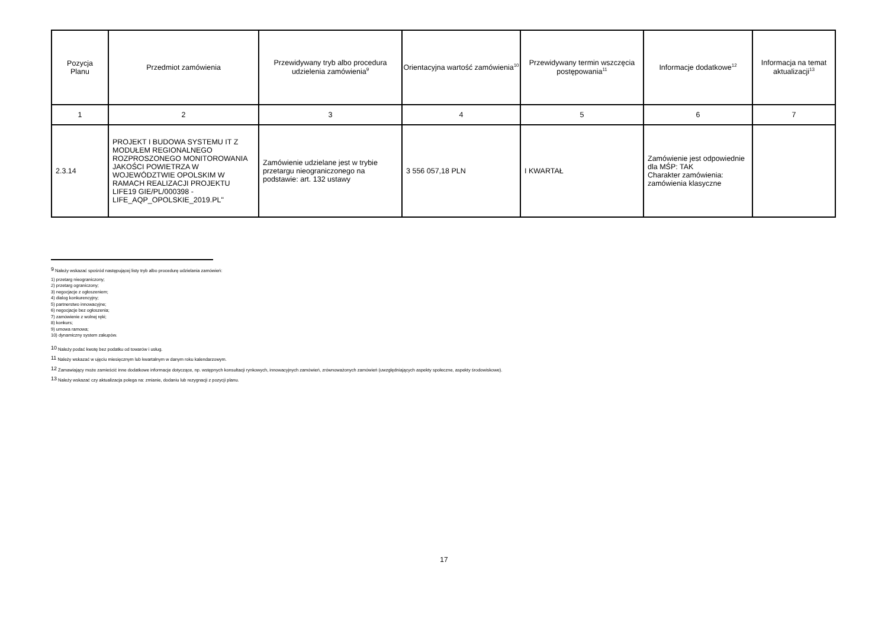| Pozycja Planu | Przedmiot zamówienia | Przewidywany tryb albo procedura udzielenia zamówienia<sup>9</sup> | Orientacyjna wartość zamówienia<sup>10</sup> | Przewidywany termin wszczęcia postępowania<sup>11</sup> | Informacje dodatkowe<sup>12</sup> | Informacja na temat aktualizacji<sup>13</sup> |
| --- | --- | --- | --- | --- | --- | --- |
| 1 | 2 | 3 | 4 | 5 | 6 | 7 |
| 2.3.14 | PROJEKT I BUDOWA SYSTEMU IT Z MODUŁEM REGIONALNEGO ROZPROSZONEGO MONITOROWANIA JAKOŚCI POWIETRZA W WOJEWÓDZTWIE OPOLSKIM W RAMACH REALIZACJI PROJEKTU LIFE19 GIE/PL/000398 - LIFE_AQP_OPOLSKIE_2019.PL" | Zamówienie udzielane jest w trybie przetargu nieograniczonego na podstawie: art. 132 ustawy | 3 556 057,18 PLN | I KWARTAŁ | Zamówienie jest odpowiednie dla MŚP: TAK Charakter zamówienia: zamówienia klasyczne | |
<sup>9</sup> Należy wskazać spośród następującej listy tryb albo procedurę udzielania zamówień:
1) przetarg nieograniczony;
2) przetarg ograniczony;
3) negocjacje z ogłoszeniem;
4) dialog konkurencyjny;
5) partnerstwo innowacyjne;
6) negocjacje bez ogłoszenia;
7) zamówienie z wolnej ręki;
8) konkurs;
9) umowa ramowa;
10) dynamiczny system zakupów.
<sup>10</sup> Należy podać kwotę bez podatku od towarów i usług.
<sup>11</sup> Należy wskazać w ujęciu miesięcznym lub kwartalnym w danym roku kalendarzowym.
<sup>12</sup> Zamawiający może zamieścić inne dodatkowe informacje dotyczące, np. wstępnych konsultacji rynkowych, innowacyjnych zamówień, zrównoważonych zamówień (uwzględniających aspekty społeczne, aspekty środowiskowe).
<sup>13</sup> Należy wskazać czy aktualizacja polega na: zmianie, dodaniu lub rezygnacji z pozycji planu.
17